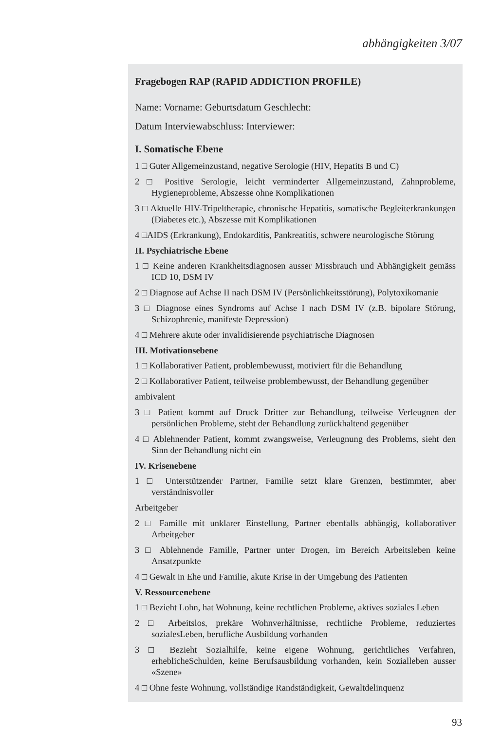abhängigkeiten 3/07
Fragebogen RAP (RAPID ADDICTION PROFILE)
Name: Vorname: Geburtsdatum Geschlecht:
Datum Interviewabschluss: Interviewer:
I. Somatische Ebene
1 □ Guter Allgemeinzustand, negative Serologie (HIV, Hepatits B und C)
2 □ Positive Serologie, leicht verminderter Allgemeinzustand, Zahnprobleme, Hygieneprobleme, Abszesse ohne Komplikationen
3 □ Aktuelle HIV-Tripeltherapie, chronische Hepatitis, somatische Begleiterkrankungen (Diabetes etc.), Abszesse mit Komplikationen
4 □AIDS (Erkrankung), Endokarditis, Pankreatitis, schwere neurologische Störung
II. Psychiatrische Ebene
1 □ Keine anderen Krankheitsdiagnosen ausser Missbrauch und Abhängigkeit gemäss ICD 10, DSM IV
2 □ Diagnose auf Achse II nach DSM IV (Persönlichkeitsstörung), Polytoxikomanie
3 □ Diagnose eines Syndroms auf Achse I nach DSM IV (z.B. bipolare Störung, Schizophrenie, manifeste Depression)
4 □ Mehrere akute oder invalidisierende psychiatrische Diagnosen
III. Motivationsebene
1 □ Kollaborativer Patient, problembewusst, motiviert für die Behandlung
2 □ Kollaborativer Patient, teilweise problembewusst, der Behandlung gegenüber
ambivalent
3 □ Patient kommt auf Druck Dritter zur Behandlung, teilweise Verleugnen der persönlichen Probleme, steht der Behandlung zurückhaltend gegenüber
4 □ Ablehnender Patient, kommt zwangsweise, Verleugnung des Problems, sieht den Sinn der Behandlung nicht ein
IV. Krisenebene
1 □ Unterstützender Partner, Familie setzt klare Grenzen, bestimmter, aber verständnisvoller
Arbeitgeber
2 □ Famille mit unklarer Einstellung, Partner ebenfalls abhängig, kollaborativer Arbeitgeber
3 □ Ablehnende Famille, Partner unter Drogen, im Bereich Arbeitsleben keine Ansatzpunkte
4 □ Gewalt in Ehe und Familie, akute Krise in der Umgebung des Patienten
V. Ressourcenebene
1 □ Bezieht Lohn, hat Wohnung, keine rechtlichen Probleme, aktives soziales Leben
2 □ Arbeitslos, prekäre Wohnverhältnisse, rechtliche Probleme, reduziertes sozialesLeben, berufliche Ausbildung vorhanden
3 □ Bezieht Sozialhilfe, keine eigene Wohnung, gerichtliches Verfahren, erheblicheSchulden, keine Berufsausbildung vorhanden, kein Sozialleben ausser «Szene»
4 □ Ohne feste Wohnung, vollständige Randständigkeit, Gewaltdelinquenz
93